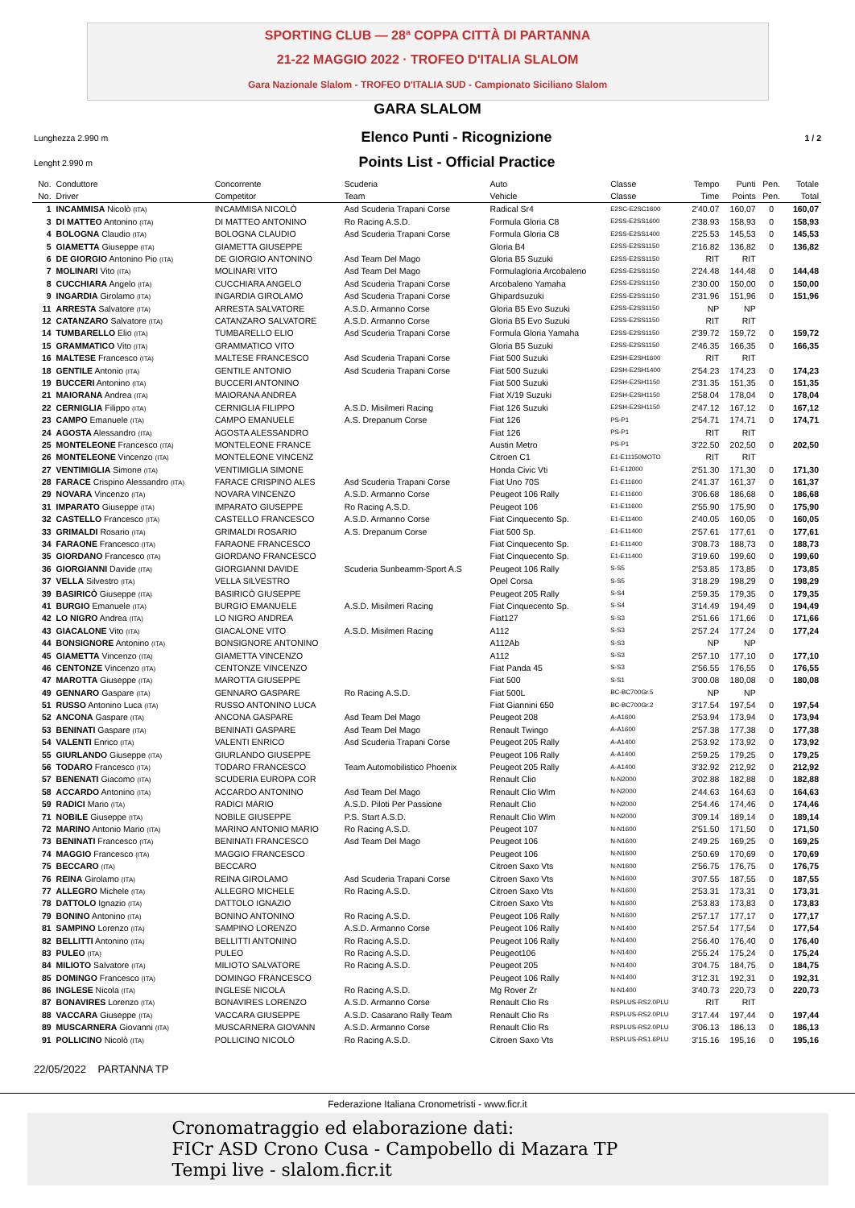SPORTING CLUB — 28ª COPPA CITTÀ DI PARTANNA
21-22 MAGGIO 2022 · TROFEO D'ITALIA SLALOM
Gara Nazionale Slalom - TROFEO D'ITALIA SUD - Campionato Siciliano Slalom
GARA SLALOM
Lunghezza 2.990 m Elenco Punti - Ricognizione 1 / 2
Lenght 2.990 m Points List - Official Practice
| No. | Conduttore | Concorrente | Scuderia | Auto | Classe | Tempo | Punti | Pen. | Totale |
| --- | --- | --- | --- | --- | --- | --- | --- | --- | --- |
| No. | Driver | Competitor | Team | Vehicle | Classe | Time | Points | Pen. | Total |
| 1 | INCAMMISA Nicolò (ITA) | INCAMMISA NICOLÒ | Asd Scuderia Trapani Corse | Radical Sr4 | E2SC-E2SC1600 | 2'40.07 | 160,07 | 0 | 160,07 |
| 3 | DI MATTEO Antonino (ITA) | DI MATTEO ANTONINO | Ro Racing A.S.D. | Formula Gloria C8 | E2SS-E2SS1600 | 2'38.93 | 158,93 | 0 | 158,93 |
| 4 | BOLOGNA Claudio (ITA) | BOLOGNA CLAUDIO | Asd Scuderia Trapani Corse | Formula Gloria C8 | E2SS-E2SS1400 | 2'25.53 | 145,53 | 0 | 145,53 |
| 5 | GIAMETTA Giuseppe (ITA) | GIAMETTA GIUSEPPE | | Gloria B4 | E2SS-E2SS1150 | 2'16.82 | 136,82 | 0 | 136,82 |
| 6 | DE GIORGIO Antonino Pio (ITA) | DE GIORGIO ANTONINO | Asd Team Del Mago | Gloria B5 Suzuki | E2SS-E2SS1150 | RIT | RIT | | |
| 7 | MOLINARI Vito (ITA) | MOLINARI VITO | Asd Team Del Mago | Formulagloria Arcobaleno | E2SS-E2SS1150 | 2'24.48 | 144,48 | 0 | 144,48 |
| 8 | CUCCHIARA Angelo (ITA) | CUCCHIARA ANGELO | Asd Scuderia Trapani Corse | Arcobaleno Yamaha | E2SS-E2SS1150 | 2'30.00 | 150,00 | 0 | 150,00 |
| 9 | INGARDIA Girolamo (ITA) | INGARDIA GIROLAMO | Asd Scuderia Trapani Corse | Ghipardsuzuki | E2SS-E2SS1150 | 2'31.96 | 151,96 | 0 | 151,96 |
| 11 | ARRESTA Salvatore (ITA) | ARRESTA SALVATORE | A.S.D. Armanno Corse | Gloria B5 Evo Suzuki | E2SS-E2SS1150 | NP | NP | | |
| 12 | CATANZARO Salvatore (ITA) | CATANZARO SALVATORE | A.S.D. Armanno Corse | Gloria B5 Evo Suzuki | E2SS-E2SS1150 | RIT | RIT | | |
| 14 | TUMBARELLO Elio (ITA) | TUMBARELLO ELIO | Asd Scuderia Trapani Corse | Formula Gloria Yamaha | E2SS-E2SS1150 | 2'39.72 | 159,72 | 0 | 159,72 |
| 15 | GRAMMATICO Vito (ITA) | GRAMMATICO VITO | | Gloria B5 Suzuki | E2SS-E2SS1150 | 2'46.35 | 166,35 | 0 | 166,35 |
| 16 | MALTESE Francesco (ITA) | MALTESE FRANCESCO | Asd Scuderia Trapani Corse | Fiat 500 Suzuki | E2SH-E2SH1600 | RIT | RIT | | |
| 18 | GENTILE Antonio (ITA) | GENTILE ANTONIO | Asd Scuderia Trapani Corse | Fiat 500 Suzuki | E2SH-E2SH1400 | 2'54.23 | 174,23 | 0 | 174,23 |
| 19 | BUCCERI Antonino (ITA) | BUCCERI ANTONINO | | Fiat 500 Suzuki | E2SH-E2SH1150 | 2'31.35 | 151,35 | 0 | 151,35 |
| 21 | MAIORANA Andrea (ITA) | MAIORANA ANDREA | | Fiat X/19 Suzuki | E2SH-E2SH1150 | 2'58.04 | 178,04 | 0 | 178,04 |
| 22 | CERNIGLIA Filippo (ITA) | CERNIGLIA FILIPPO | A.S.D. Misilmeri Racing | Fiat 126 Suzuki | E2SH-E2SH1150 | 2'47.12 | 167,12 | 0 | 167,12 |
| 23 | CAMPO Emanuele (ITA) | CAMPO EMANUELE | A.S. Drepanum Corse | Fiat 126 | PS-P1 | 2'54.71 | 174,71 | 0 | 174,71 |
| 24 | AGOSTA Alessandro (ITA) | AGOSTA ALESSANDRO | | Fiat 126 | PS-P1 | RIT | RIT | | |
| 25 | MONTELEONE Francesco (ITA) | MONTELEONE FRANCE | | Austin Metro | PS-P1 | 3'22.50 | 202,50 | 0 | 202,50 |
| 26 | MONTELEONE Vincenzo (ITA) | MONTELEONE VINCENZ | | Citroen C1 | E1-E11150MOTO | RIT | RIT | | |
| 27 | VENTIMIGLIA Simone (ITA) | VENTIMIGLIA SIMONE | | Honda Civic Vti | E1-E12000 | 2'51.30 | 171,30 | 0 | 171,30 |
| 28 | FARACE Crispino Alessandro (ITA) | FARACE CRISPINO ALES | Asd Scuderia Trapani Corse | Fiat Uno 70S | E1-E11600 | 2'41.37 | 161,37 | 0 | 161,37 |
| 29 | NOVARA Vincenzo (ITA) | NOVARA VINCENZO | A.S.D. Armanno Corse | Peugeot 106 Rally | E1-E11600 | 3'06.68 | 186,68 | 0 | 186,68 |
| 31 | IMPARATO Giuseppe (ITA) | IMPARATO GIUSEPPE | Ro Racing A.S.D. | Peugeot 106 | E1-E11600 | 2'55.90 | 175,90 | 0 | 175,90 |
| 32 | CASTELLO Francesco (ITA) | CASTELLO FRANCESCO | A.S.D. Armanno Corse | Fiat Cinquecento Sp. | E1-E11400 | 2'40.05 | 160,05 | 0 | 160,05 |
| 33 | GRIMALDI Rosario (ITA) | GRIMALDI ROSARIO | A.S. Drepanum Corse | Fiat 500 Sp. | E1-E11400 | 2'57.61 | 177,61 | 0 | 177,61 |
| 34 | FARAONE Francesco (ITA) | FARAONE FRANCESCO | | Fiat Cinquecento Sp. | E1-E11400 | 3'08.73 | 188,73 | 0 | 188,73 |
| 35 | GIORDANO Francesco (ITA) | GIORDANO FRANCESCO | | Fiat Cinquecento Sp. | E1-E11400 | 3'19.60 | 199,60 | 0 | 199,60 |
| 36 | GIORGIANNI Davide (ITA) | GIORGIANNI DAVIDE | Scuderia Sunbeamm-Sport A.S | Peugeot 106 Rally | S-S5 | 2'53.85 | 173,85 | 0 | 173,85 |
| 37 | VELLA Silvestro (ITA) | VELLA SILVESTRO | | Opel Corsa | S-S5 | 3'18.29 | 198,29 | 0 | 198,29 |
| 39 | BASIRICÒ Giuseppe (ITA) | BASIRICÒ GIUSEPPE | | Peugeot 205 Rally | S-S4 | 2'59.35 | 179,35 | 0 | 179,35 |
| 41 | BURGIO Emanuele (ITA) | BURGIO EMANUELE | A.S.D. Misilmeri Racing | Fiat Cinquecento Sp. | S-S4 | 3'14.49 | 194,49 | 0 | 194,49 |
| 42 | LO NIGRO Andrea (ITA) | LO NIGRO ANDREA | | Fiat127 | S-S3 | 2'51.66 | 171,66 | 0 | 171,66 |
| 43 | GIACALONE Vito (ITA) | GIACALONE VITO | A.S.D. Misilmeri Racing | A112 | S-S3 | 2'57.24 | 177,24 | 0 | 177,24 |
| 44 | BONSIGNORE Antonino (ITA) | BONSIGNORE ANTONINO | | A112Ab | S-S3 | NP | NP | | |
| 45 | GIAMETTA Vincenzo (ITA) | GIAMETTA VINCENZO | | A112 | S-S3 | 2'57.10 | 177,10 | 0 | 177,10 |
| 46 | CENTONZE Vincenzo (ITA) | CENTONZE VINCENZO | | Fiat Panda 45 | S-S3 | 2'56.55 | 176,55 | 0 | 176,55 |
| 47 | MAROTTA Giuseppe (ITA) | MAROTTA GIUSEPPE | | Fiat 500 | S-S1 | 3'00.08 | 180,08 | 0 | 180,08 |
| 49 | GENNARO Gaspare (ITA) | GENNARO GASPARE | Ro Racing A.S.D. | Fiat 500L | BC-BC700Gr.5 | NP | NP | | |
| 51 | RUSSO Antonino Luca (ITA) | RUSSO ANTONINO LUCA | | Fiat Giannini 650 | BC-BC700Gr.2 | 3'17.54 | 197,54 | 0 | 197,54 |
| 52 | ANCONA Gaspare (ITA) | ANCONA GASPARE | Asd Team Del Mago | Peugeot 208 | A-A1600 | 2'53.94 | 173,94 | 0 | 173,94 |
| 53 | BENINATI Gaspare (ITA) | BENINATI GASPARE | Asd Team Del Mago | Renault Twingo | A-A1600 | 2'57.38 | 177,38 | 0 | 177,38 |
| 54 | VALENTI Enrico (ITA) | VALENTI ENRICO | Asd Scuderia Trapani Corse | Peugeot 205 Rally | A-A1400 | 2'53.92 | 173,92 | 0 | 173,92 |
| 55 | GIURLANDO Giuseppe (ITA) | GIURLANDO GIUSEPPE | | Peugeot 106 Rally | A-A1400 | 2'59.25 | 179,25 | 0 | 179,25 |
| 56 | TODARO Francesco (ITA) | TODARO FRANCESCO | Team Automobilistico Phoenix | Peugeot 205 Rally | A-A1400 | 3'32.92 | 212,92 | 0 | 212,92 |
| 57 | BENENATI Giacomo (ITA) | SCUDERIA EUROPA COR | | Renault Clio | N-N2000 | 3'02.88 | 182,88 | 0 | 182,88 |
| 58 | ACCARDO Antonino (ITA) | ACCARDO ANTONINO | Asd Team Del Mago | Renault Clio Wlm | N-N2000 | 2'44.63 | 164,63 | 0 | 164,63 |
| 59 | RADICI Mario (ITA) | RADICI MARIO | A.S.D. Piloti Per Passione | Renault Clio | N-N2000 | 2'54.46 | 174,46 | 0 | 174,46 |
| 71 | NOBILE Giuseppe (ITA) | NOBILE GIUSEPPE | P.S. Start A.S.D. | Renault Clio Wlm | N-N2000 | 3'09.14 | 189,14 | 0 | 189,14 |
| 72 | MARINO Antonio Mario (ITA) | MARINO ANTONIO MARIO | Ro Racing A.S.D. | Peugeot 107 | N-N1600 | 2'51.50 | 171,50 | 0 | 171,50 |
| 73 | BENINATI Francesco (ITA) | BENINATI FRANCESCO | Asd Team Del Mago | Peugeot 106 | N-N1600 | 2'49.25 | 169,25 | 0 | 169,25 |
| 74 | MAGGIO Francesco (ITA) | MAGGIO FRANCESCO | | Peugeot 106 | N-N1600 | 2'50.69 | 170,69 | 0 | 170,69 |
| 75 | BECCARO (ITA) | BECCARO | | Citroen Saxo Vts | N-N1600 | 2'56.75 | 176,75 | 0 | 176,75 |
| 76 | REINA Girolamo (ITA) | REINA GIROLAMO | Asd Scuderia Trapani Corse | Citroen Saxo Vts | N-N1600 | 3'07.55 | 187,55 | 0 | 187,55 |
| 77 | ALLEGRO Michele (ITA) | ALLEGRO MICHELE | Ro Racing A.S.D. | Citroen Saxo Vts | N-N1600 | 2'53.31 | 173,31 | 0 | 173,31 |
| 78 | DATTOLO Ignazio (ITA) | DATTOLO IGNAZIO | | Citroen Saxo Vts | N-N1600 | 2'53.83 | 173,83 | 0 | 173,83 |
| 79 | BONINO Antonino (ITA) | BONINO ANTONINO | Ro Racing A.S.D. | Peugeot 106 Rally | N-N1600 | 2'57.17 | 177,17 | 0 | 177,17 |
| 81 | SAMPINO Lorenzo (ITA) | SAMPINO LORENZO | A.S.D. Armanno Corse | Peugeot 106 Rally | N-N1400 | 2'57.54 | 177,54 | 0 | 177,54 |
| 82 | BELLITTI Antonino (ITA) | BELLITTI ANTONINO | Ro Racing A.S.D. | Peugeot 106 Rally | N-N1400 | 2'56.40 | 176,40 | 0 | 176,40 |
| 83 | PULEO (ITA) | PULEO | Ro Racing A.S.D. | Peugeot106 | N-N1400 | 2'55.24 | 175,24 | 0 | 175,24 |
| 84 | MILIOTO Salvatore (ITA) | MILIOTO SALVATORE | Ro Racing A.S.D. | Peugeot 205 | N-N1400 | 3'04.75 | 184,75 | 0 | 184,75 |
| 85 | DOMINGO Francesco (ITA) | DOMINGO FRANCESCO | | Peugeot 106 Rally | N-N1400 | 3'12.31 | 192,31 | 0 | 192,31 |
| 86 | INGLESE Nicola (ITA) | INGLESE NICOLA | Ro Racing A.S.D. | Mg Rover Zr | N-N1400 | 3'40.73 | 220,73 | 0 | 220,73 |
| 87 | BONAVIRES Lorenzo (ITA) | BONAVIRES LORENZO | A.S.D. Armanno Corse | Renault Clio Rs | RSPLUS-RS2.0PLU | RIT | RIT | | |
| 88 | VACCARA Giuseppe (ITA) | VACCARA GIUSEPPE | A.S.D. Casarano Rally Team | Renault Clio Rs | RSPLUS-RS2.0PLU | 3'17.44 | 197,44 | 0 | 197,44 |
| 89 | MUSCARNERA Giovanni (ITA) | MUSCARNERA GIOVANN | A.S.D. Armanno Corse | Renault Clio Rs | RSPLUS-RS2.0PLU | 3'06.13 | 186,13 | 0 | 186,13 |
| 91 | POLLICINO Nicolò (ITA) | POLLICINO NICOLÒ | Ro Racing A.S.D. | Citroen Saxo Vts | RSPLUS-RS1.6PLU | 3'15.16 | 195,16 | 0 | 195,16 |
22/05/2022 PARTANNA TP
Federazione Italiana Cronometristi - www.ficr.it
Cronomatraggio ed elaborazione dati:
FICr ASD Crono Cusa - Campobello di Mazara TP
Tempi live - slalom.ficr.it